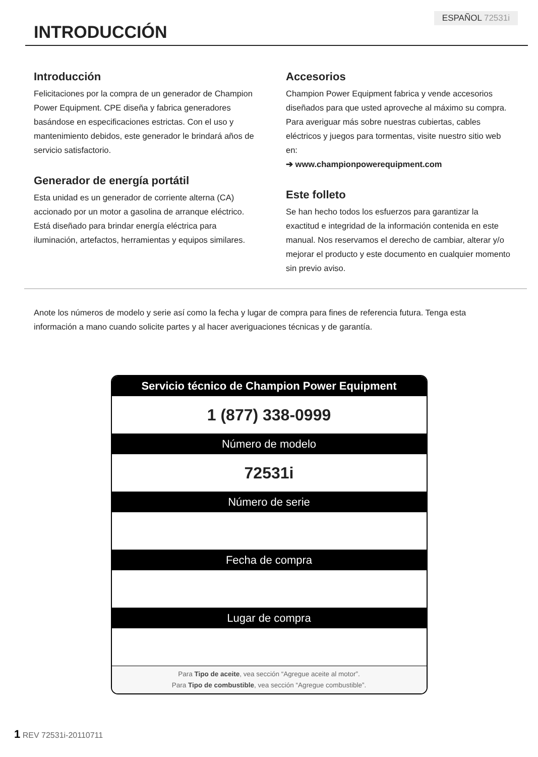ESPAÑOL 72531i
INTRODUCCIÓN
Introducción
Felicitaciones por la compra de un generador de Champion Power Equipment. CPE diseña y fabrica generadores basándose en especificaciones estrictas. Con el uso y mantenimiento debidos, este generador le brindará años de servicio satisfactorio.
Generador de energía portátil
Esta unidad es un generador de corriente alterna (CA) accionado por un motor a gasolina de arranque eléctrico. Está diseñado para brindar energía eléctrica para iluminación, artefactos, herramientas y equipos similares.
Accesorios
Champion Power Equipment fabrica y vende accesorios diseñados para que usted aproveche al máximo su compra. Para averiguar más sobre nuestras cubiertas, cables eléctricos y juegos para tormentas, visite nuestro sitio web en:
➔ www.championpowerequipment.com
Este folleto
Se han hecho todos los esfuerzos para garantizar la exactitud e integridad de la información contenida en este manual. Nos reservamos el derecho de cambiar, alterar y/o mejorar el producto y este documento en cualquier momento sin previo aviso.
Anote los números de modelo y serie así como la fecha y lugar de compra para fines de referencia futura. Tenga esta información a mano cuando solicite partes y al hacer averiguaciones técnicas y de garantía.
| Servicio técnico de Champion Power Equipment |
| --- |
| 1 (877) 338-0999 |
| Número de modelo |
| 72531i |
| Número de serie |
| Fecha de compra |
| Lugar de compra |
| Para Tipo de aceite , vea sección “Agregue aceite al motor”. Para Tipo de combustible , vea sección “Agregue combustible”. |
1 REV 72531i-20110711